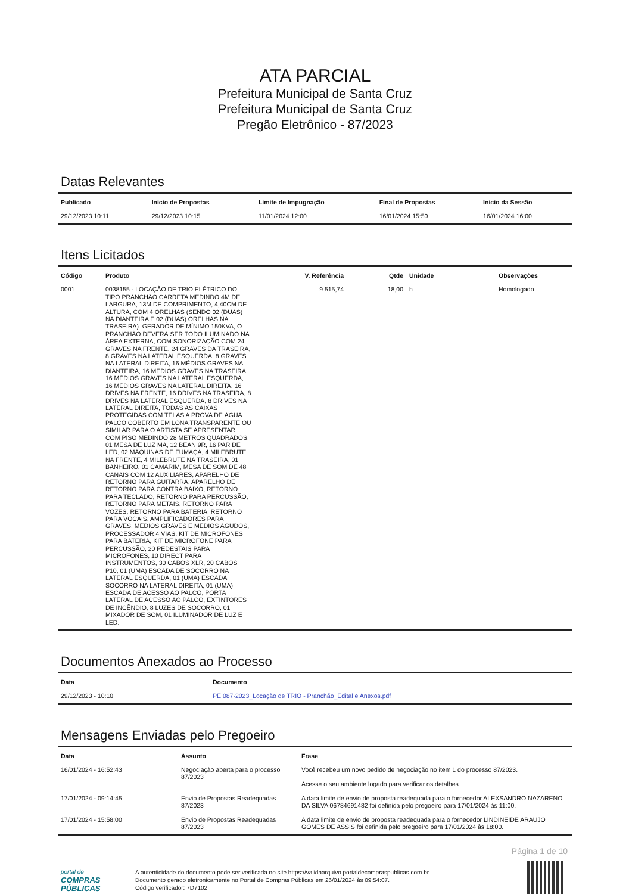ATA PARCIAL
Prefeitura Municipal de Santa Cruz
Prefeitura Municipal de Santa Cruz
Pregão Eletrônico - 87/2023
Datas Relevantes
| Publicado | Inicio de Propostas | Limite de Impugnação | Final de Propostas | Inicio da Sessão |
| --- | --- | --- | --- | --- |
| 29/12/2023 10:11 | 29/12/2023 10:15 | 11/01/2024 12:00 | 16/01/2024 15:50 | 16/01/2024 16:00 |
Itens Licitados
| Código | Produto | V. Referência | Qtde | Unidade | Observações |
| --- | --- | --- | --- | --- | --- |
| 0001 | 0038155 - LOCAÇÃO DE TRIO ELÉTRICO DO TIPO PRANCHÃO CARRETA MEDINDO 4M DE LARGURA, 13M DE COMPRIMENTO, 4,40CM DE ALTURA, COM 4 ORELHAS (SENDO 02 (DUAS) NA DIANTEIRA E 02 (DUAS) ORELHAS NA TRASEIRA). GERADOR DE MÍNIMO 150KVA, O PRANCHÃO DEVERÁ SER TODO ILUMINADO NA ÁREA EXTERNA, COM SONORIZAÇÃO COM 24 GRAVES NA FRENTE, 24 GRAVES DA TRASEIRA, 8 GRAVES NA LATERAL ESQUERDA, 8 GRAVES NA LATERAL DIREITA, 16 MÉDIOS GRAVES NA DIANTEIRA, 16 MÉDIOS GRAVES NA TRASEIRA, 16 MÉDIOS GRAVES NA LATERAL ESQUERDA, 16 MÉDIOS GRAVES NA LATERAL DIREITA, 16 DRIVES NA FRENTE, 16 DRIVES NA TRASEIRA, 8 DRIVES NA LATERAL ESQUERDA, 8 DRIVES NA LATERAL DIREITA, TODAS AS CAIXAS PROTEGIDAS COM TELAS A PROVA DE ÁGUA. PALCO COBERTO EM LONA TRANSPARENTE OU SIMILAR PARA O ARTISTA SE APRESENTAR COM PISO MEDINDO 28 METROS QUADRADOS, 01 MESA DE LUZ MA, 12 BEAN 9R, 16 PAR DE LED, 02 MÁQUINAS DE FUMAÇA, 4 MILEBRUTE NA FRENTE, 4 MILEBRUTE NA TRASEIRA, 01 BANHEIRO, 01 CAMARIM, MESA DE SOM DE 48 CANAIS COM 12 AUXILIARES, APARELHO DE RETORNO PARA GUITARRA, APARELHO DE RETORNO PARA CONTRA BAIXO, RETORNO PARA TECLADO, RETORNO PARA PERCUSSÃO, RETORNO PARA METAIS, RETORNO PARA VOZES, RETORNO PARA BATERIA, RETORNO PARA VOCAIS, AMPLIFICADORES PARA GRAVES, MÉDIOS GRAVES E MÉDIOS AGUDOS, PROCESSADOR 4 VIAS, KIT DE MICROFONES PARA BATERIA, KIT DE MICROFONE PARA PERCUSSÃO, 20 PEDESTAIS PARA MICROFONES, 10 DIRECT PARA INSTRUMENTOS, 30 CABOS XLR, 20 CABOS P10, 01 (UMA) ESCADA DE SOCORRO NA LATERAL ESQUERDA, 01 (UMA) ESCADA SOCORRO NA LATERAL DIREITA, 01 (UMA) ESCADA DE ACESSO AO PALCO, PORTA LATERAL DE ACESSO AO PALCO, EXTINTORES DE INCÊNDIO, 8 LUZES DE SOCORRO, 01 MIXADOR DE SOM, 01 ILUMINADOR DE LUZ E LED. | 9.515,74 | 18,00 | h | Homologado |
Documentos Anexados ao Processo
| Data | Documento |
| --- | --- |
| 29/12/2023 - 10:10 | PE 087-2023_Locação de TRIO - Pranchão_Edital e Anexos.pdf |
Mensagens Enviadas pelo Pregoeiro
| Data | Assunto | Frase |
| --- | --- | --- |
| 16/01/2024 - 16:52:43 | Negociação aberta para o processo 87/2023 | Você recebeu um novo pedido de negociação no item 1 do processo 87/2023. Acesse o seu ambiente logado para verificar os detalhes. |
| 17/01/2024 - 09:14:45 | Envio de Propostas Readequadas 87/2023 | A data limite de envio de proposta readequada para o fornecedor ALEXSANDRO NAZARENO DA SILVA 06784691482 foi definida pelo pregoeiro para 17/01/2024 às 11:00. |
| 17/01/2024 - 15:58:00 | Envio de Propostas Readequadas 87/2023 | A data limite de envio de proposta readequada para o fornecedor LINDINEIDE ARAUJO GOMES DE ASSIS foi definida pelo pregoeiro para 17/01/2024 às 18:00. |
Página 1 de 10
portal de
COMPRAS
PÚBLICAS
A autenticidade do documento pode ser verificada no site https://validaarquivo.portaldecompraspublicas.com.br
Documento gerado eletronicamente no Portal de Compras Públicas em 26/01/2024 às 09:54:07.
Código verificador: 7D7102